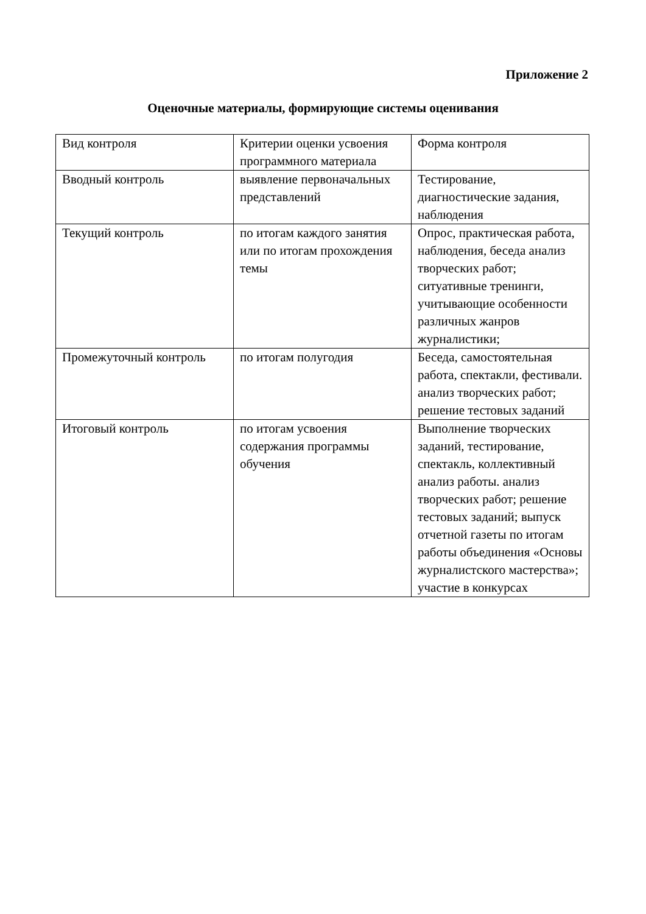Приложение 2
Оценочные материалы, формирующие системы оценивания
| Вид контроля | Критерии оценки усвоения программного материала | Форма контроля |
| Вводный контроль | выявление первоначальных представлений | Тестирование, диагностические задания, наблюдения |
| Текущий контроль | по итогам каждого занятия или по итогам прохождения темы | Опрос, практическая работа, наблюдения, беседа анализ творческих работ; ситуативные тренинги, учитывающие особенности различных жанров журналистики; |
| Промежуточный контроль | по итогам полугодия | Беседа, самостоятельная работа, спектакли, фестивали. анализ творческих работ; решение тестовых заданий |
| Итоговый контроль | по итогам усвоения содержания программы обучения | Выполнение творческих заданий, тестирование, спектакль, коллективный анализ работы. анализ творческих работ; решение тестовых заданий; выпуск отчетной газеты по итогам работы объединения «Основы журналистского мастерства»; участие в конкурсах |